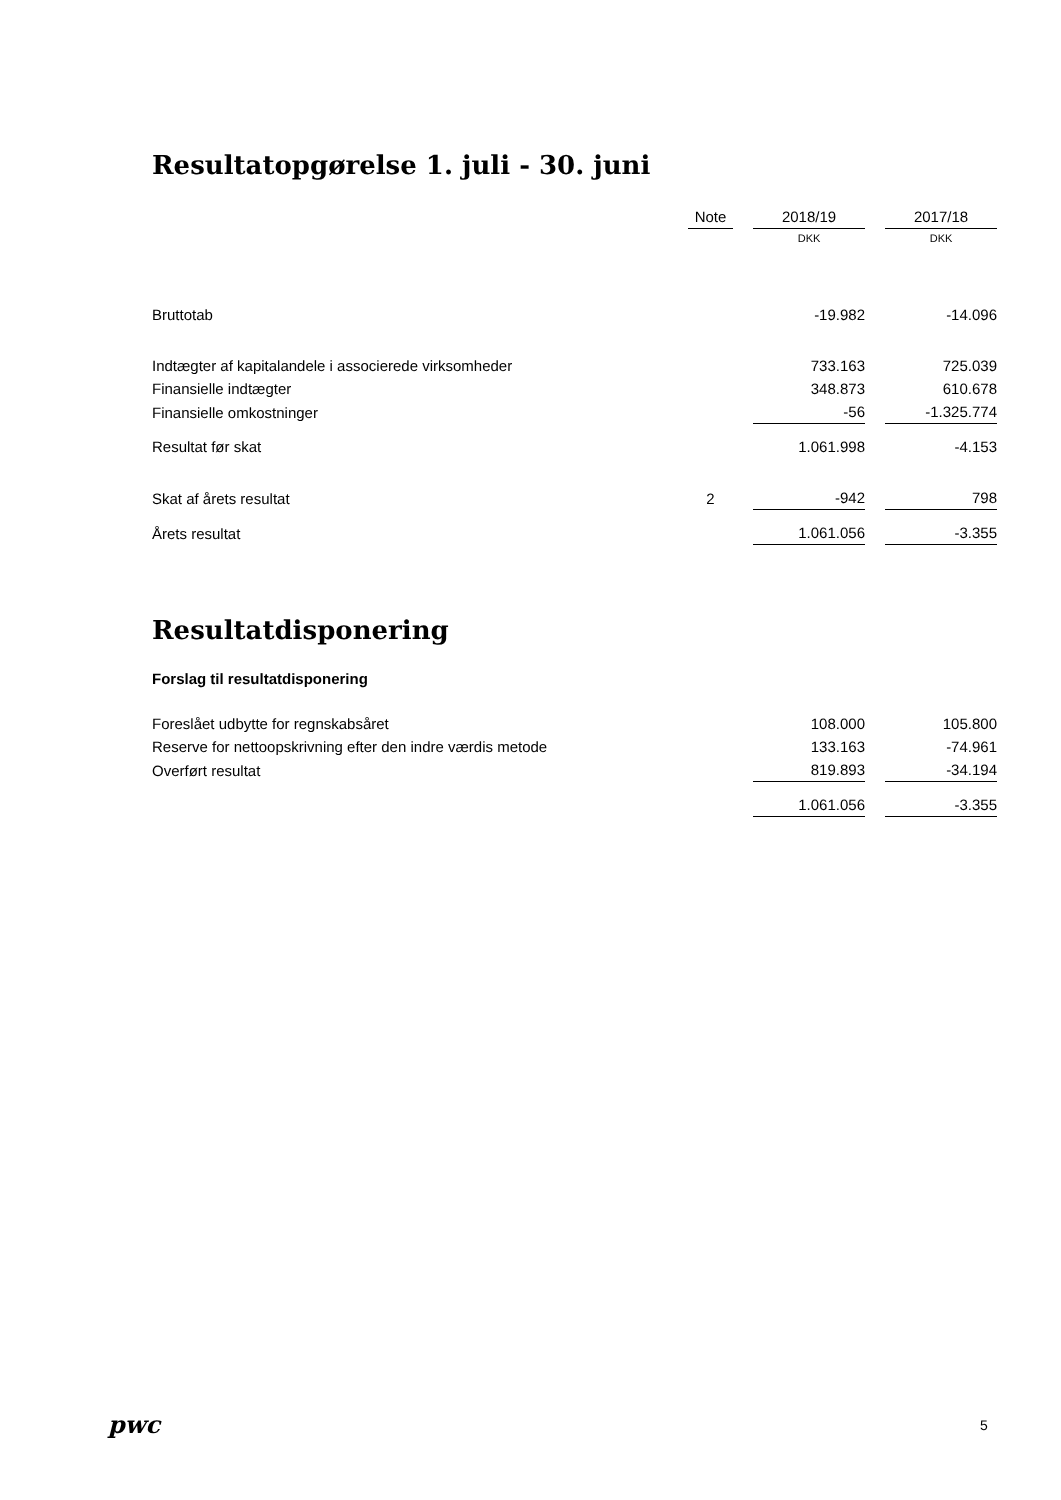Resultatopgørelse 1. juli - 30. juni
| | Note | | 2018/19 | | 2017/18 |
| --- | --- | --- | --- | --- | --- |
| | | | DKK | | DKK |
| Bruttotab | | | -19.982 | | -14.096 |
| Indtægter af kapitalandele i associerede virksomheder | | | 733.163 | | 725.039 |
| Finansielle indtægter | | | 348.873 | | 610.678 |
| Finansielle omkostninger | | | -56 | | -1.325.774 |
| Resultat før skat | | | 1.061.998 | | -4.153 |
| Skat af årets resultat | 2 | | -942 | | 798 |
| Årets resultat | | | 1.061.056 | | -3.355 |
Resultatdisponering
Forslag til resultatdisponering
| Foreslået udbytte for regnskabsåret | 108.000 | | 105.800 |
| Reserve for nettoopskrivning efter den indre værdis metode | 133.163 | | -74.961 |
| Overført resultat | 819.893 | | -34.194 |
| | 1.061.056 | | -3.355 |
pwc 5